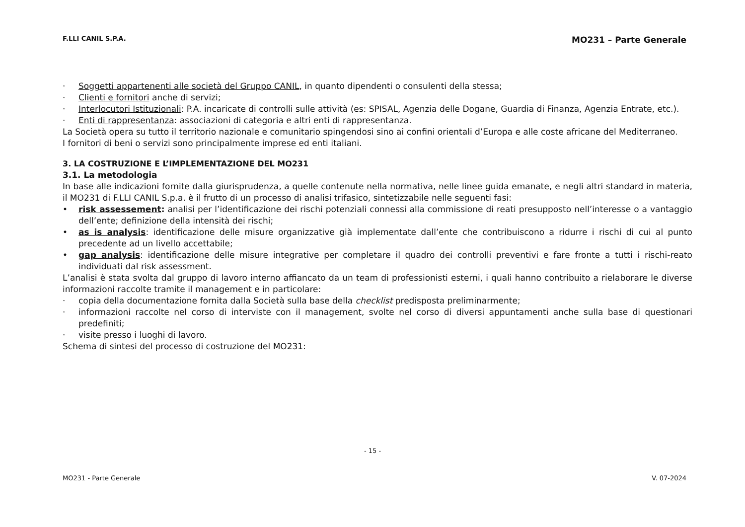F.LLI CANIL S.P.A. MO231 – Parte Generale
· Soggetti appartenenti alle società del Gruppo CANIL, in quanto dipendenti o consulenti della stessa;
· Clienti e fornitori anche di servizi;
· Interlocutori Istituzionali: P.A. incaricate di controlli sulle attività (es: SPISAL, Agenzia delle Dogane, Guardia di Finanza, Agenzia Entrate, etc.).
· Enti di rappresentanza: associazioni di categoria e altri enti di rappresentanza.
La Società opera su tutto il territorio nazionale e comunitario spingendosi sino ai confini orientali d’Europa e alle coste africane del Mediterraneo.
I fornitori di beni o servizi sono principalmente imprese ed enti italiani.
3. LA COSTRUZIONE E L’IMPLEMENTAZIONE DEL MO231
3.1. La metodologia
In base alle indicazioni fornite dalla giurisprudenza, a quelle contenute nella normativa, nelle linee guida emanate, e negli altri standard in materia, il MO231 di F.LLI CANIL S.p.a. è il frutto di un processo di analisi trifasico, sintetizzabile nelle seguenti fasi:
• risk assessement: analisi per l’identificazione dei rischi potenziali connessi alla commissione di reati presupposto nell’interesse o a vantaggio dell’ente; definizione della intensità dei rischi;
• as is analysis: identificazione delle misure organizzative già implementate dall’ente che contribuiscono a ridurre i rischi di cui al punto precedente ad un livello accettabile;
• gap analysis: identificazione delle misure integrative per completare il quadro dei controlli preventivi e fare fronte a tutti i rischi-reato individuati dal risk assessment.
L’analisi è stata svolta dal gruppo di lavoro interno affiancato da un team di professionisti esterni, i quali hanno contribuito a rielaborare le diverse informazioni raccolte tramite il management e in particolare:
· copia della documentazione fornita dalla Società sulla base della checklist predisposta preliminarmente;
· informazioni raccolte nel corso di interviste con il management, svolte nel corso di diversi appuntamenti anche sulla base di questionari predefiniti;
· visite presso i luoghi di lavoro.
Schema di sintesi del processo di costruzione del MO231:
- 15 -
MO231 - Parte Generale V. 07-2024